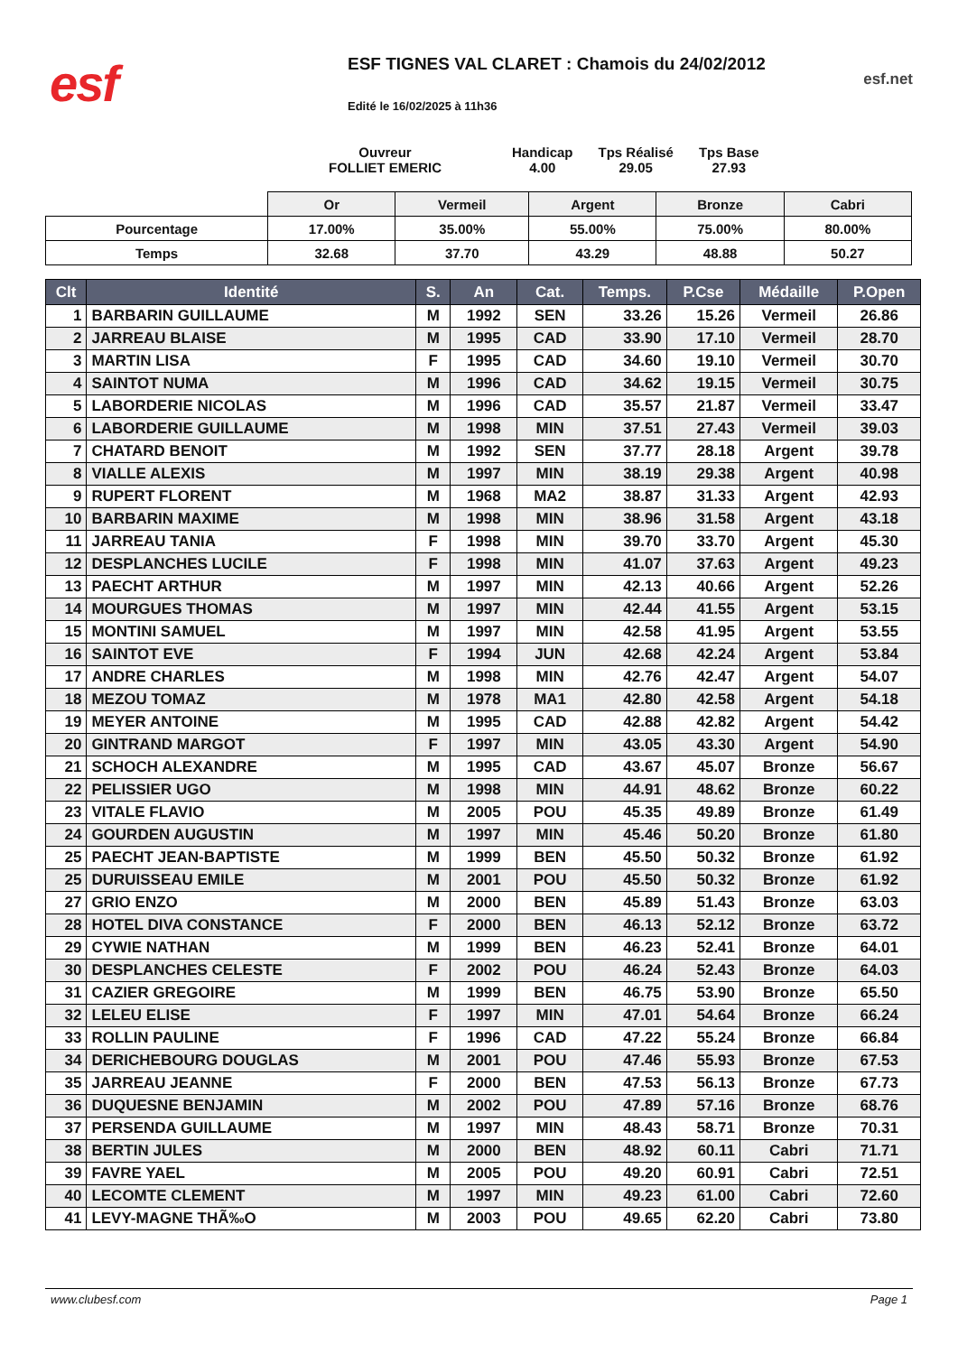esf
ESF TIGNES VAL CLARET : Chamois du 24/02/2012
Edité le 16/02/2025 à 11h36
esf.net
Ouvreur
FOLLIET EMERIC
Handicap
4.00
Tps Réalisé
29.05
Tps Base
27.93
| | Or | Vermeil | Argent | Bronze | Cabri |
| Pourcentage | 17.00% | 35.00% | 55.00% | 75.00% | 80.00% |
| Temps | 32.68 | 37.70 | 43.29 | 48.88 | 50.27 |
| Clt | Identité | S. | An | Cat. | Temps. | P.Cse | Médaille | P.Open |
| --- | --- | --- | --- | --- | --- | --- | --- | --- |
| 1 | BARBARIN GUILLAUME | M | 1992 | SEN | 33.26 | 15.26 | Vermeil | 26.86 |
| 2 | JARREAU BLAISE | M | 1995 | CAD | 33.90 | 17.10 | Vermeil | 28.70 |
| 3 | MARTIN LISA | F | 1995 | CAD | 34.60 | 19.10 | Vermeil | 30.70 |
| 4 | SAINTOT NUMA | M | 1996 | CAD | 34.62 | 19.15 | Vermeil | 30.75 |
| 5 | LABORDERIE NICOLAS | M | 1996 | CAD | 35.57 | 21.87 | Vermeil | 33.47 |
| 6 | LABORDERIE GUILLAUME | M | 1998 | MIN | 37.51 | 27.43 | Vermeil | 39.03 |
| 7 | CHATARD BENOIT | M | 1992 | SEN | 37.77 | 28.18 | Argent | 39.78 |
| 8 | VIALLE ALEXIS | M | 1997 | MIN | 38.19 | 29.38 | Argent | 40.98 |
| 9 | RUPERT FLORENT | M | 1968 | MA2 | 38.87 | 31.33 | Argent | 42.93 |
| 10 | BARBARIN MAXIME | M | 1998 | MIN | 38.96 | 31.58 | Argent | 43.18 |
| 11 | JARREAU TANIA | F | 1998 | MIN | 39.70 | 33.70 | Argent | 45.30 |
| 12 | DESPLANCHES LUCILE | F | 1998 | MIN | 41.07 | 37.63 | Argent | 49.23 |
| 13 | PAECHT ARTHUR | M | 1997 | MIN | 42.13 | 40.66 | Argent | 52.26 |
| 14 | MOURGUES THOMAS | M | 1997 | MIN | 42.44 | 41.55 | Argent | 53.15 |
| 15 | MONTINI SAMUEL | M | 1997 | MIN | 42.58 | 41.95 | Argent | 53.55 |
| 16 | SAINTOT EVE | F | 1994 | JUN | 42.68 | 42.24 | Argent | 53.84 |
| 17 | ANDRE CHARLES | M | 1998 | MIN | 42.76 | 42.47 | Argent | 54.07 |
| 18 | MEZOU TOMAZ | M | 1978 | MA1 | 42.80 | 42.58 | Argent | 54.18 |
| 19 | MEYER ANTOINE | M | 1995 | CAD | 42.88 | 42.82 | Argent | 54.42 |
| 20 | GINTRAND MARGOT | F | 1997 | MIN | 43.05 | 43.30 | Argent | 54.90 |
| 21 | SCHOCH ALEXANDRE | M | 1995 | CAD | 43.67 | 45.07 | Bronze | 56.67 |
| 22 | PELISSIER UGO | M | 1998 | MIN | 44.91 | 48.62 | Bronze | 60.22 |
| 23 | VITALE FLAVIO | M | 2005 | POU | 45.35 | 49.89 | Bronze | 61.49 |
| 24 | GOURDEN AUGUSTIN | M | 1997 | MIN | 45.46 | 50.20 | Bronze | 61.80 |
| 25 | PAECHT JEAN-BAPTISTE | M | 1999 | BEN | 45.50 | 50.32 | Bronze | 61.92 |
| 25 | DURUISSEAU EMILE | M | 2001 | POU | 45.50 | 50.32 | Bronze | 61.92 |
| 27 | GRIO ENZO | M | 2000 | BEN | 45.89 | 51.43 | Bronze | 63.03 |
| 28 | HOTEL DIVA CONSTANCE | F | 2000 | BEN | 46.13 | 52.12 | Bronze | 63.72 |
| 29 | CYWIE NATHAN | M | 1999 | BEN | 46.23 | 52.41 | Bronze | 64.01 |
| 30 | DESPLANCHES CELESTE | F | 2002 | POU | 46.24 | 52.43 | Bronze | 64.03 |
| 31 | CAZIER GREGOIRE | M | 1999 | BEN | 46.75 | 53.90 | Bronze | 65.50 |
| 32 | LELEU ELISE | F | 1997 | MIN | 47.01 | 54.64 | Bronze | 66.24 |
| 33 | ROLLIN PAULINE | F | 1996 | CAD | 47.22 | 55.24 | Bronze | 66.84 |
| 34 | DERICHEBOURG DOUGLAS | M | 2001 | POU | 47.46 | 55.93 | Bronze | 67.53 |
| 35 | JARREAU JEANNE | F | 2000 | BEN | 47.53 | 56.13 | Bronze | 67.73 |
| 36 | DUQUESNE BENJAMIN | M | 2002 | POU | 47.89 | 57.16 | Bronze | 68.76 |
| 37 | PERSENDA GUILLAUME | M | 1997 | MIN | 48.43 | 58.71 | Bronze | 70.31 |
| 38 | BERTIN JULES | M | 2000 | BEN | 48.92 | 60.11 | Cabri | 71.71 |
| 39 | FAVRE YAEL | M | 2005 | POU | 49.20 | 60.91 | Cabri | 72.51 |
| 40 | LECOMTE CLEMENT | M | 1997 | MIN | 49.23 | 61.00 | Cabri | 72.60 |
| 41 | LEVY-MAGNE THÃ‰O | M | 2003 | POU | 49.65 | 62.20 | Cabri | 73.80 |
www.clubesf.com Page 1